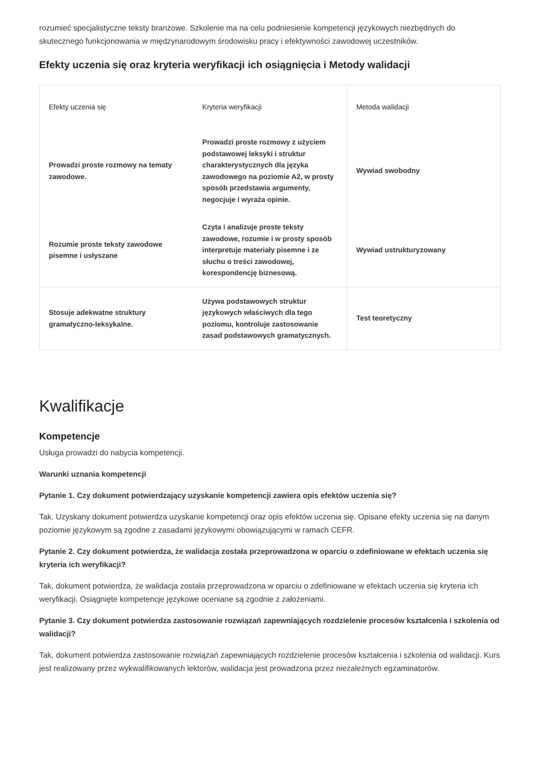rozumieć specjalistyczne teksty branżowe. Szkolenie ma na celu podniesienie kompetencji językowych niezbędnych do skutecznego funkcjonowania w międzynarodowym środowisku pracy i efektywności zawodowej uczestników.
Efekty uczenia się oraz kryteria weryfikacji ich osiągnięcia i Metody walidacji
| Efekty uczenia się | Kryteria weryfikacji | Metoda walidacji |
| --- | --- | --- |
| Prowadzi proste rozmowy na tematy zawodowe. | Prowadzi proste rozmowy z użyciem podstawowej leksyki i struktur charakterystycznych dla języka zawodowego na poziomie A2, w prosty sposób przedstawia argumenty, negocjuje i wyraża opinie. | Wywiad swobodny |
| Rozumie proste teksty zawodowe pisemne i usłyszane | Czyta i analizuje proste teksty zawodowe, rozumie i w prosty sposób interpretuje materiały pisemne i ze słuchu o treści zawodowej, korespondencję biznesową. | Wywiad ustrukturyzowany |
| Stosuje adekwatne struktury gramatyczno-leksykalne. | Używa podstawowych struktur językowych właściwych dla tego poziomu, kontroluje zastosowanie zasad podstawowych gramatycznych. | Test teoretyczny |
Kwalifikacje
Kompetencje
Usługa prowadzi do nabycia kompetencji.
Warunki uznania kompetencji
Pytanie 1. Czy dokument potwierdzający uzyskanie kompetencji zawiera opis efektów uczenia się?
Tak. Uzyskany dokument potwierdza uzyskanie kompetencji oraz opis efektów uczenia się. Opisane efekty uczenia się na danym poziomie językowym są zgodne z zasadami językowymi obowiązującymi w ramach CEFR.
Pytanie 2. Czy dokument potwierdza, że walidacja została przeprowadzona w oparciu o zdefiniowane w efektach uczenia się kryteria ich weryfikacji?
Tak, dokument potwierdza, że walidacja została przeprowadzona w oparciu o zdefiniowane w efektach uczenia się kryteria ich weryfikacji. Osiągnięte kompetencje językowe oceniane są zgodnie z założeniami.
Pytanie 3. Czy dokument potwierdza zastosowanie rozwiązań zapewniających rozdzielenie procesów kształcenia i szkolenia od walidacji?
Tak, dokument potwierdza zastosowanie rozwiązań zapewniających rozdzielenie procesów kształcenia i szkolenia od walidacji. Kurs jest realizowany przez wykwalifikowanych lektorów, walidacja jest prowadzona przez niezależnych egzaminatorów.